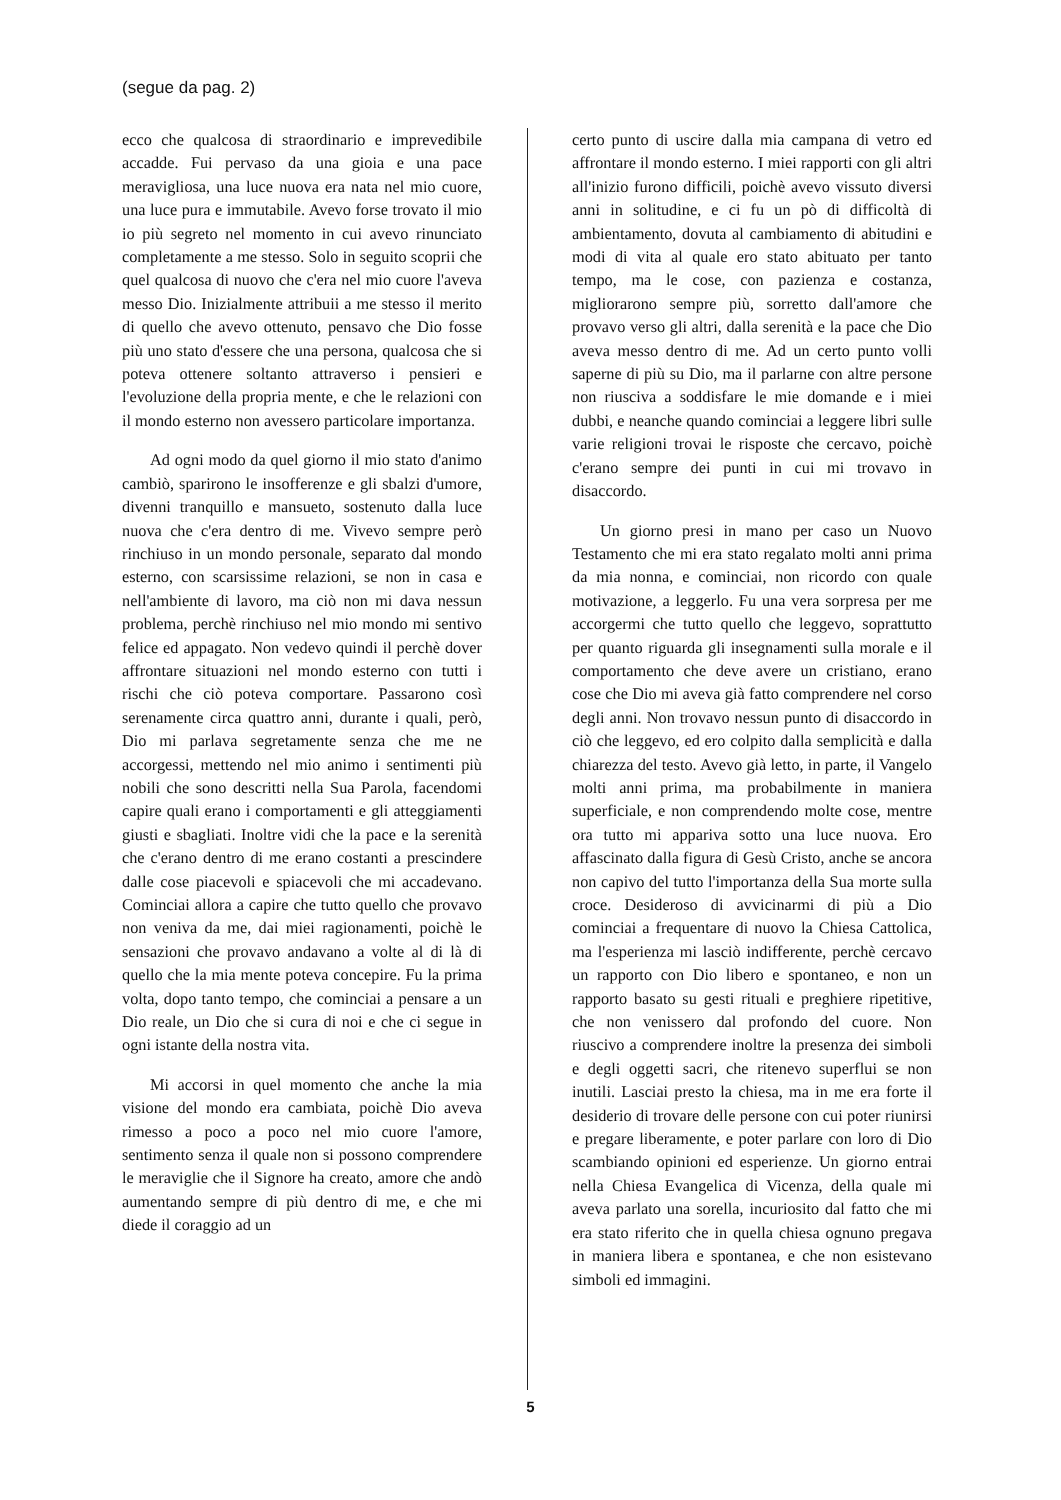(segue da pag. 2)
ecco che qualcosa di straordinario e imprevedibile accadde. Fui pervaso da una gioia e una pace meravigliosa, una luce nuova era nata nel mio cuore, una luce pura e immutabile. Avevo forse trovato il mio io più segreto nel momento in cui avevo rinunciato completamente a me stesso. Solo in seguito scoprii che quel qualcosa di nuovo che c'era nel mio cuore l'aveva messo Dio. Inizialmente attribuii a me stesso il merito di quello che avevo ottenuto, pensavo che Dio fosse più uno stato d'essere che una persona, qualcosa che si poteva ottenere soltanto attraverso i pensieri e l'evoluzione della propria mente, e che le relazioni con il mondo esterno non avessero particolare importanza.
Ad ogni modo da quel giorno il mio stato d'animo cambiò, sparirono le insofferenze e gli sbalzi d'umore, divenni tranquillo e mansueto, sostenuto dalla luce nuova che c'era dentro di me. Vivevo sempre però rinchiuso in un mondo personale, separato dal mondo esterno, con scarsissime relazioni, se non in casa e nell'ambiente di lavoro, ma ciò non mi dava nessun problema, perchè rinchiuso nel mio mondo mi sentivo felice ed appagato. Non vedevo quindi il perchè dover affrontare situazioni nel mondo esterno con tutti i rischi che ciò poteva comportare. Passarono così serenamente circa quattro anni, durante i quali, però, Dio mi parlava segretamente senza che me ne accorgessi, mettendo nel mio animo i sentimenti più nobili che sono descritti nella Sua Parola, facendomi capire quali erano i comportamenti e gli atteggiamenti giusti e sbagliati. Inoltre vidi che la pace e la serenità che c'erano dentro di me erano costanti a prescindere dalle cose piacevoli e spiacevoli che mi accadevano. Cominciai allora a capire che tutto quello che provavo non veniva da me, dai miei ragionamenti, poichè le sensazioni che provavo andavano a volte al di là di quello che la mia mente poteva concepire. Fu la prima volta, dopo tanto tempo, che cominciai a pensare a un Dio reale, un Dio che si cura di noi e che ci segue in ogni istante della nostra vita.
Mi accorsi in quel momento che anche la mia visione del mondo era cambiata, poichè Dio aveva rimesso a poco a poco nel mio cuore l'amore, sentimento senza il quale non si possono comprendere le meraviglie che il Signore ha creato, amore che andò aumentando sempre di più dentro di me, e che mi diede il coraggio ad un
certo punto di uscire dalla mia campana di vetro ed affrontare il mondo esterno. I miei rapporti con gli altri all'inizio furono difficili, poichè avevo vissuto diversi anni in solitudine, e ci fu un pò di difficoltà di ambientamento, dovuta al cambiamento di abitudini e modi di vita al quale ero stato abituato per tanto tempo, ma le cose, con pazienza e costanza, migliorarono sempre più, sorretto dall'amore che provavo verso gli altri, dalla serenità e la pace che Dio aveva messo dentro di me. Ad un certo punto volli saperne di più su Dio, ma il parlarne con altre persone non riusciva a soddisfare le mie domande e i miei dubbi, e neanche quando cominciai a leggere libri sulle varie religioni trovai le risposte che cercavo, poichè c'erano sempre dei punti in cui mi trovavo in disaccordo.
Un giorno presi in mano per caso un Nuovo Testamento che mi era stato regalato molti anni prima da mia nonna, e cominciai, non ricordo con quale motivazione, a leggerlo. Fu una vera sorpresa per me accorgermi che tutto quello che leggevo, soprattutto per quanto riguarda gli insegnamenti sulla morale e il comportamento che deve avere un cristiano, erano cose che Dio mi aveva già fatto comprendere nel corso degli anni. Non trovavo nessun punto di disaccordo in ciò che leggevo, ed ero colpito dalla semplicità e dalla chiarezza del testo. Avevo già letto, in parte, il Vangelo molti anni prima, ma probabilmente in maniera superficiale, e non comprendendo molte cose, mentre ora tutto mi appariva sotto una luce nuova. Ero affascinato dalla figura di Gesù Cristo, anche se ancora non capivo del tutto l'importanza della Sua morte sulla croce. Desideroso di avvicinarmi di più a Dio cominciai a frequentare di nuovo la Chiesa Cattolica, ma l'esperienza mi lasciò indifferente, perchè cercavo un rapporto con Dio libero e spontaneo, e non un rapporto basato su gesti rituali e preghiere ripetitive, che non venissero dal profondo del cuore. Non riuscivo a comprendere inoltre la presenza dei simboli e degli oggetti sacri, che ritenevo superflui se non inutili. Lasciai presto la chiesa, ma in me era forte il desiderio di trovare delle persone con cui poter riunirsi e pregare liberamente, e poter parlare con loro di Dio scambiando opinioni ed esperienze. Un giorno entrai nella Chiesa Evangelica di Vicenza, della quale mi aveva parlato una sorella, incuriosito dal fatto che mi era stato riferito che in quella chiesa ognuno pregava in maniera libera e spontanea, e che non esistevano simboli ed immagini.
5